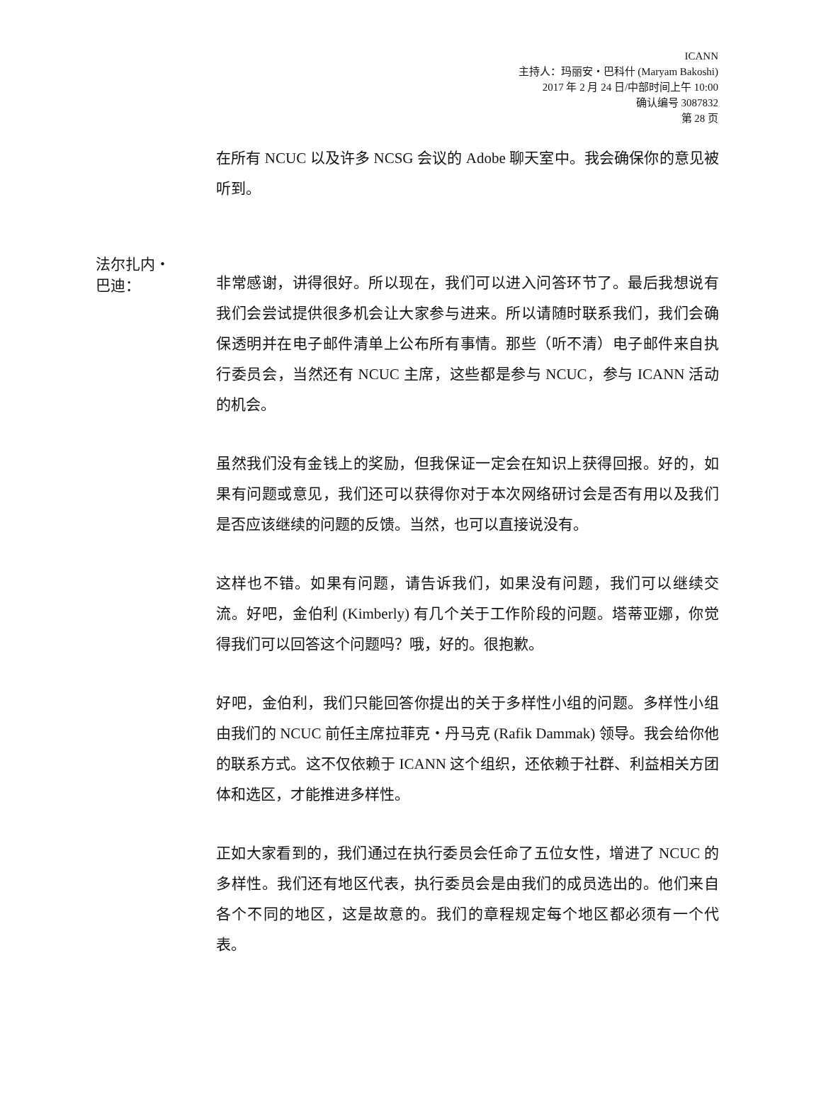ICANN
主持人：玛丽安・巴科什 (Maryam Bakoshi)
2017 年 2 月 24 日/中部时间上午 10:00
确认编号 3087832
第 28 页
在所有 NCUC 以及许多 NCSG 会议的 Adobe 聊天室中。我会确保你的意见被听到。
法尔扎内・
巴迪：
非常感谢，讲得很好。所以现在，我们可以进入问答环节了。最后我想说有我们会尝试提供很多机会让大家参与进来。所以请随时联系我们，我们会确保透明并在电子邮件清单上公布所有事情。那些（听不清）电子邮件来自执行委员会，当然还有 NCUC 主席，这些都是参与 NCUC，参与 ICANN 活动的机会。
虽然我们没有金钱上的奖励，但我保证一定会在知识上获得回报。好的，如果有问题或意见，我们还可以获得你对于本次网络研讨会是否有用以及我们是否应该继续的问题的反馈。当然，也可以直接说没有。
这样也不错。如果有问题，请告诉我们，如果没有问题，我们可以继续交流。好吧，金伯利 (Kimberly) 有几个关于工作阶段的问题。塔蒂亚娜，你觉得我们可以回答这个问题吗？哦，好的。很抱歉。
好吧，金伯利，我们只能回答你提出的关于多样性小组的问题。多样性小组由我们的 NCUC 前任主席拉菲克・丹马克 (Rafik Dammak) 领导。我会给你他的联系方式。这不仅依赖于 ICANN 这个组织，还依赖于社群、利益相关方团体和选区，才能推进多样性。
正如大家看到的，我们通过在执行委员会任命了五位女性，增进了 NCUC 的多样性。我们还有地区代表，执行委员会是由我们的成员选出的。他们来自各个不同的地区，这是故意的。我们的章程规定每个地区都必须有一个代表。